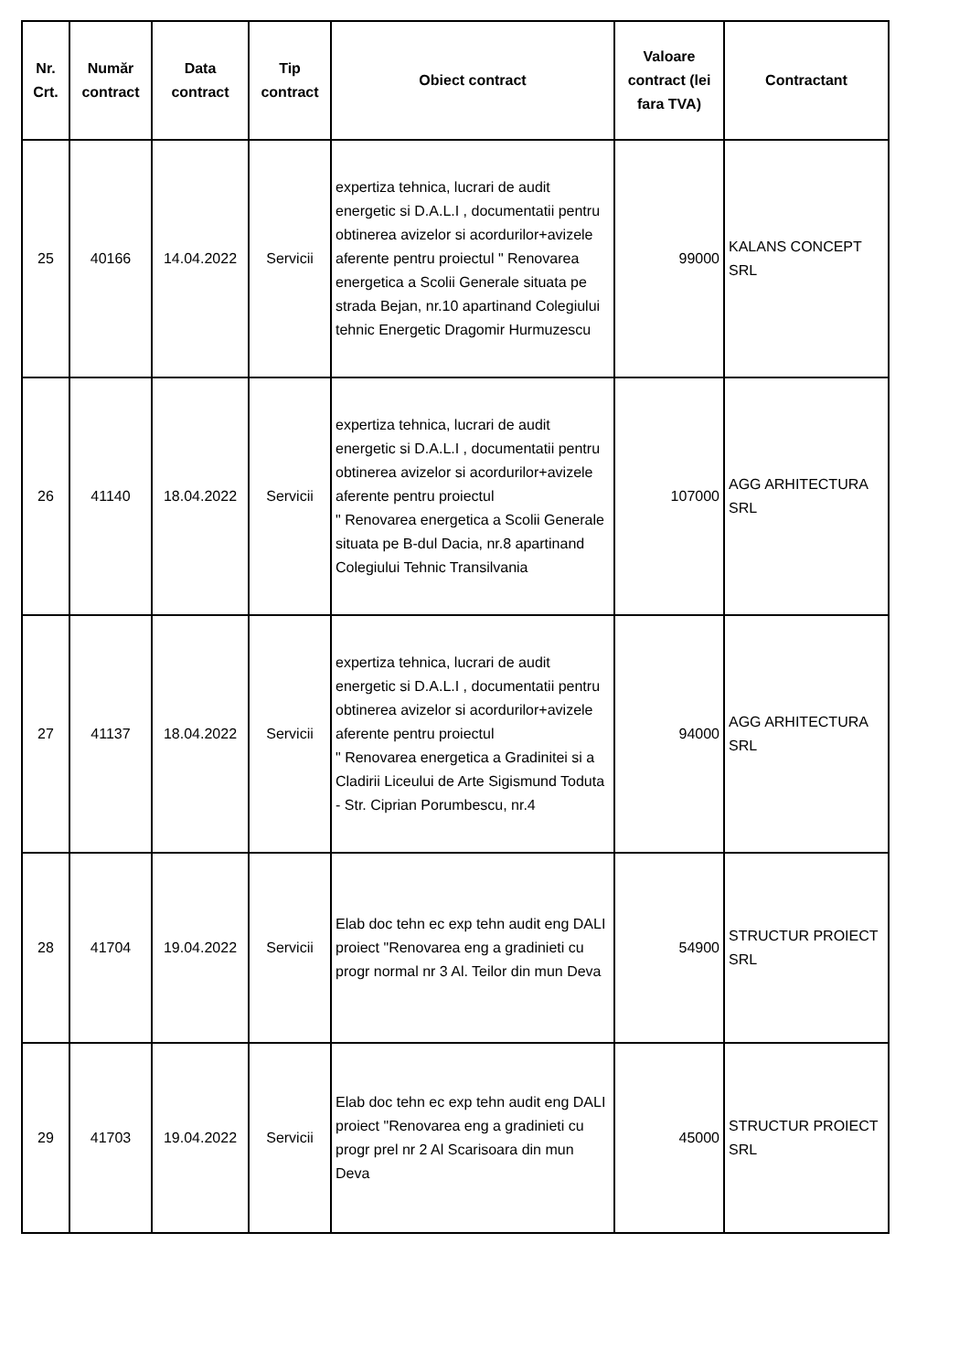| Nr. Crt. | Număr contract | Data contract | Tip contract | Obiect contract | Valoare contract (lei fara TVA) | Contractant |
| --- | --- | --- | --- | --- | --- | --- |
| 25 | 40166 | 14.04.2022 | Servicii | expertiza tehnica, lucrari de audit energetic si D.A.L.I , documentatii pentru obtinerea avizelor si acordurilor+avizele aferente pentru proiectul " Renovarea energetica a Scolii Generale situata pe strada Bejan, nr.10 apartinand Colegiului tehnic Energetic Dragomir Hurmuzescu | 99000 | KALANS CONCEPT SRL |
| 26 | 41140 | 18.04.2022 | Servicii | expertiza tehnica, lucrari de audit energetic si D.A.L.I , documentatii pentru obtinerea avizelor si acordurilor+avizele aferente pentru proiectul " Renovarea energetica a Scolii Generale situata pe B-dul Dacia, nr.8 apartinand Colegiului Tehnic Transilvania | 107000 | AGG ARHITECTURA SRL |
| 27 | 41137 | 18.04.2022 | Servicii | expertiza tehnica, lucrari de audit energetic si D.A.L.I , documentatii pentru obtinerea avizelor si acordurilor+avizele aferente pentru proiectul " Renovarea energetica a Gradinitei si a Cladirii Liceului de Arte Sigismund Toduta - Str. Ciprian Porumbescu, nr.4 | 94000 | AGG ARHITECTURA SRL |
| 28 | 41704 | 19.04.2022 | Servicii | Elab doc tehn ec exp tehn audit eng DALI proiect "Renovarea eng a gradinieti cu progr normal nr 3 Al. Teilor din mun Deva | 54900 | STRUCTUR PROIECT SRL |
| 29 | 41703 | 19.04.2022 | Servicii | Elab doc tehn ec exp tehn audit eng DALI proiect "Renovarea eng a gradinieti cu progr prel nr 2 Al Scarisoara din mun Deva | 45000 | STRUCTUR PROIECT SRL |